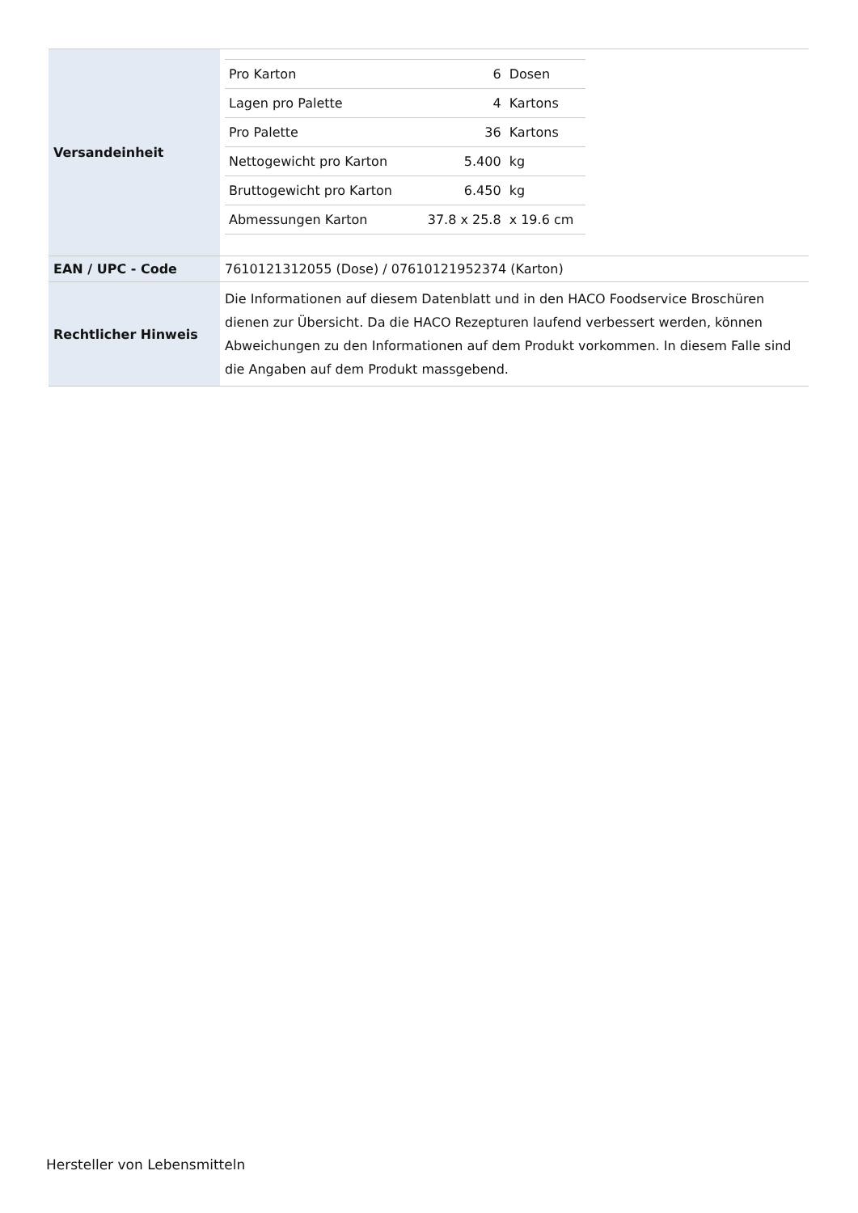| Versandeinheit | / Pro Karton / 6 / Dosen / / Lagen pro Palette / 4 / Kartons / / Pro Palette / 36 / Kartons / / Nettogewicht pro Karton / 5.400 / kg / / Bruttogewicht pro Karton / 6.450 / kg / / Abmessungen Karton / 37.8 x 25.8 / x 19.6 cm / |
| EAN / UPC - Code | 7610121312055 (Dose) / 07610121952374 (Karton) |
| Rechtlicher Hinweis | Die Informationen auf diesem Datenblatt und in den HACO Foodservice Broschüren dienen zur Übersicht. Da die HACO Rezepturen laufend verbessert werden, können Abweichungen zu den Informationen auf dem Produkt vorkommen. In diesem Falle sind die Angaben auf dem Produkt massgebend. |
Hersteller von Lebensmitteln